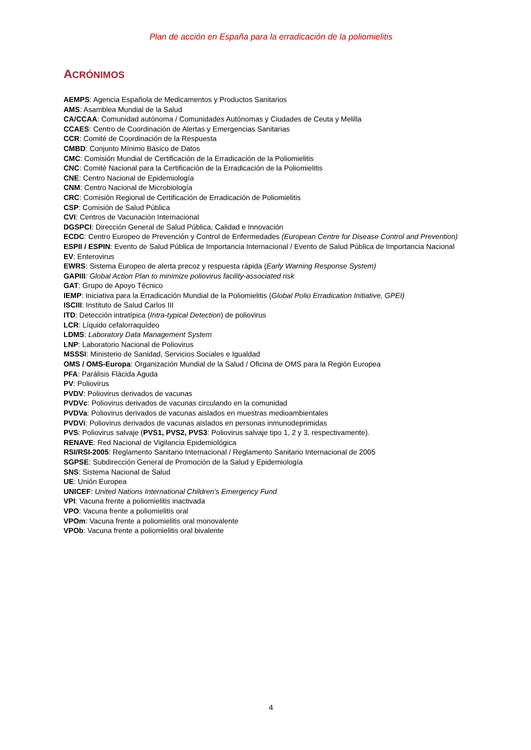Plan de acción en España para la erradicación de la poliomielitis
ACRÓNIMOS
AEMPS: Agencia Española de Medicamentos y Productos Sanitarios
AMS: Asamblea Mundial de la Salud
CA/CCAA: Comunidad autónoma / Comunidades Autónomas y Ciudades de Ceuta y Melilla
CCAES: Centro de Coordinación de Alertas y Emergencias Sanitarias
CCR: Comité de Coordinación de la Respuesta
CMBD: Conjunto Mínimo Básico de Datos
CMC: Comisión Mundial de Certificación de la Erradicación de la Poliomielitis
CNC: Comité Nacional para la Certificación de la Erradicación de la Poliomielitis
CNE: Centro Nacional de Epidemiología
CNM: Centro Nacional de Microbiología
CRC: Comisión Regional de Certificación de Erradicación de Poliomielitis
CSP: Comisión de Salud Pública
CVI: Centros de Vacunación Internacional
DGSPCI: Dirección General de Salud Pública, Calidad e Innovación
ECDC: Centro Europeo de Prevención y Control de Enfermedades (European Centre for Disease Control and Prevention)
ESPII / ESPIN: Evento de Salud Pública de Importancia Internacional / Evento de Salud Pública de Importancia Nacional
EV: Enterovirus
EWRS: Sistema Europeo de alerta precoz y respuesta rápida (Early Warning Response System)
GAPIII: Global Action Plan to minimize poliovirus facility-associated risk
GAT: Grupo de Apoyo Técnico
IEMP: Iniciativa para la Erradicación Mundial de la Poliomielitis (Global Polio Erradication Initiative, GPEI)
ISCIII: Instituto de Salud Carlos III
ITD: Detección intratípica (Intra-typical Detection) de poliovirus
LCR: Líquido cefalorraquídeo
LDMS: Laboratory Data Management System
LNP: Laboratorio Nacional de Poliovirus
MSSSI: Ministerio de Sanidad, Servicios Sociales e Igualdad
OMS / OMS-Europa: Organización Mundial de la Salud / Oficina de OMS para la Región Europea
PFA: Parálisis Flácida Aguda
PV: Poliovirus
PVDV: Poliovirus derivados de vacunas
PVDVc: Poliovirus derivados de vacunas circulando en la comunidad
PVDVa: Poliovirus derivados de vacunas aislados en muestras medioambientales
PVDVi: Poliovirus derivados de vacunas aislados en personas inmunodeprimidas
PVS: Poliovirus salvaje (PVS1, PVS2, PVS3: Poliovirus salvaje tipo 1, 2 y 3, respectivamente).
RENAVE: Red Nacional de Vigilancia Epidemiológica
RSI/RSI-2005: Reglamento Sanitario Internacional / Reglamento Sanitario Internacional de 2005
SGPSE: Subdirección General de Promoción de la Salud y Epidemiología
SNS: Sistema Nacional de Salud
UE: Unión Europea
UNICEF: United Nations International Children's Emergency Fund
VPI: Vacuna frente a poliomielitis inactivada
VPO: Vacuna frente a poliomielitis oral
VPOm: Vacuna frente a poliomielitis oral monovalente
VPOb: Vacuna frente a poliomielitis oral bivalente
4